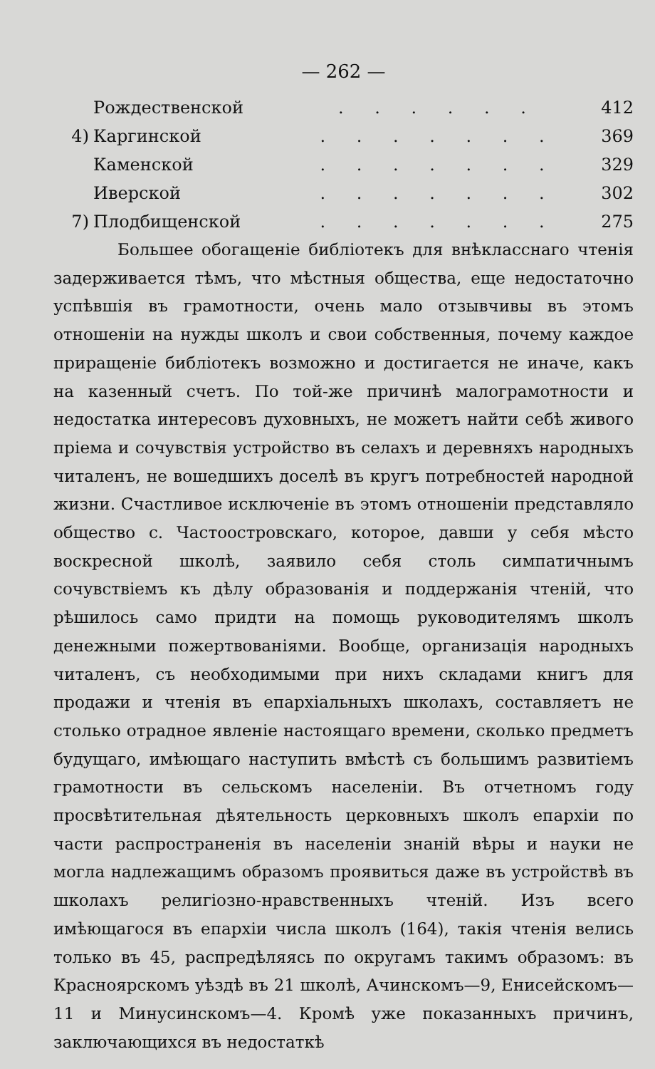— 262 —
| | Рождественской | . . . . . . | 412 |
| 4) | Каргинской | . . . . . . . | 369 |
| | Каменской | . . . . . . . | 329 |
| | Иверской | . . . . . . . | 302 |
| 7) | Плодбищенской | . . . . . . . | 275 |
Большее обогащеніе библіотекъ для внѣкласснаго чтенія задерживается тѣмъ, что мѣстныя общества, еще недостаточно успѣвшія въ грамотности, очень мало отзывчивы въ этомъ отношеніи на нужды школъ и свои собственныя, почему каждое приращеніе библіотекъ возможно и достигается не иначе, какъ на казенный счетъ. По той-же причинѣ малограмотности и недостатка интересовъ духовныхъ, не можетъ найти себѣ живого пріема и сочувствія устройство въ селахъ и деревняхъ народныхъ читаленъ, не вошедшихъ доселѣ въ кругъ потребностей народной жизни. Счастливое исключеніе въ этомъ отношеніи представляло общество с. Частоостровскаго, которое, давши у себя мѣсто воскресной школѣ, заявило себя столь симпатичнымъ сочувствіемъ къ дѣлу образованія и поддержанія чтеній, что рѣшилось само придти на помощь руководителямъ школъ денежными пожертвованіями. Вообще, организація народныхъ читаленъ, съ необходимыми при нихъ складами книгъ для продажи и чтенія въ епархіальныхъ школахъ, составляетъ не столько отрадное явленіе настоящаго времени, сколько предметъ будущаго, имѣющаго наступить вмѣстѣ съ большимъ развитіемъ грамотности въ сельскомъ населеніи. Въ отчетномъ году просвѣтительная дѣятельность церковныхъ школъ епархіи по части распространенія въ населеніи знаній вѣры и науки не могла надлежащимъ образомъ проявиться даже въ устройствѣ въ школахъ религіозно-нравственныхъ чтеній. Изъ всего имѣющагося въ епархіи числа школъ (164), такія чтенія велись только въ 45, распредѣляясь по округамъ такимъ образомъ: въ Красноярскомъ уѣздѣ въ 21 школѣ, Ачинскомъ—9, Енисейскомъ—11 и Минусинскомъ—4. Кромѣ уже показанныхъ причинъ, заключающихся въ недостаткѣ